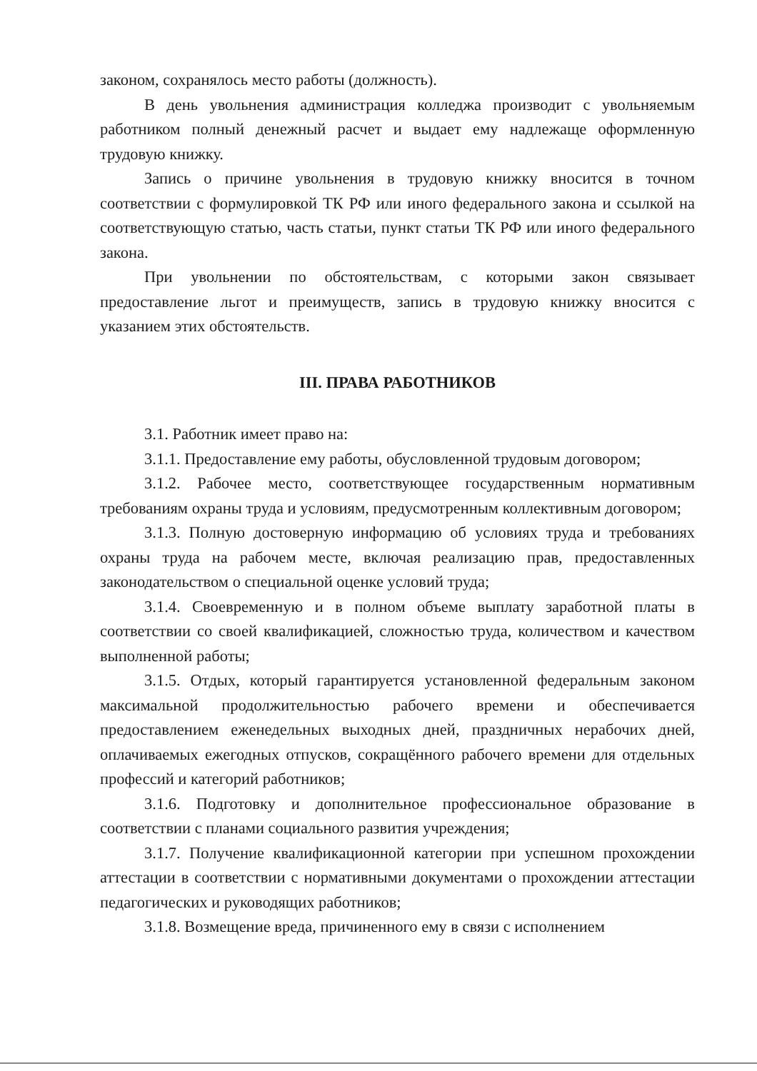законом, сохранялось место работы (должность).
В день увольнения администрация колледжа производит с увольняемым работником полный денежный расчет и выдает ему надлежаще оформленную трудовую книжку.
Запись о причине увольнения в трудовую книжку вносится в точном соответствии с формулировкой ТК РФ или иного федерального закона и ссылкой на соответствующую статью, часть статьи, пункт статьи ТК РФ или иного федерального закона.
При увольнении по обстоятельствам, с которыми закон связывает предоставление льгот и преимуществ, запись в трудовую книжку вносится с указанием этих обстоятельств.
III. ПРАВА РАБОТНИКОВ
3.1. Работник имеет право на:
3.1.1. Предоставление ему работы, обусловленной трудовым договором;
3.1.2. Рабочее место, соответствующее государственным нормативным требованиям охраны труда и условиям, предусмотренным коллективным договором;
3.1.3. Полную достоверную информацию об условиях труда и требованиях охраны труда на рабочем месте, включая реализацию прав, предоставленных законодательством о специальной оценке условий труда;
3.1.4. Своевременную и в полном объеме выплату заработной платы в соответствии со своей квалификацией, сложностью труда, количеством и качеством выполненной работы;
3.1.5. Отдых, который гарантируется установленной федеральным законом максимальной продолжительностью рабочего времени и обеспечивается предоставлением еженедельных выходных дней, праздничных нерабочих дней, оплачиваемых ежегодных отпусков, сокращённого рабочего времени для отдельных профессий и категорий работников;
3.1.6. Подготовку и дополнительное профессиональное образование в соответствии с планами социального развития учреждения;
3.1.7. Получение квалификационной категории при успешном прохождении аттестации в соответствии с нормативными документами о прохождении аттестации педагогических и руководящих работников;
3.1.8. Возмещение вреда, причиненного ему в связи с исполнением